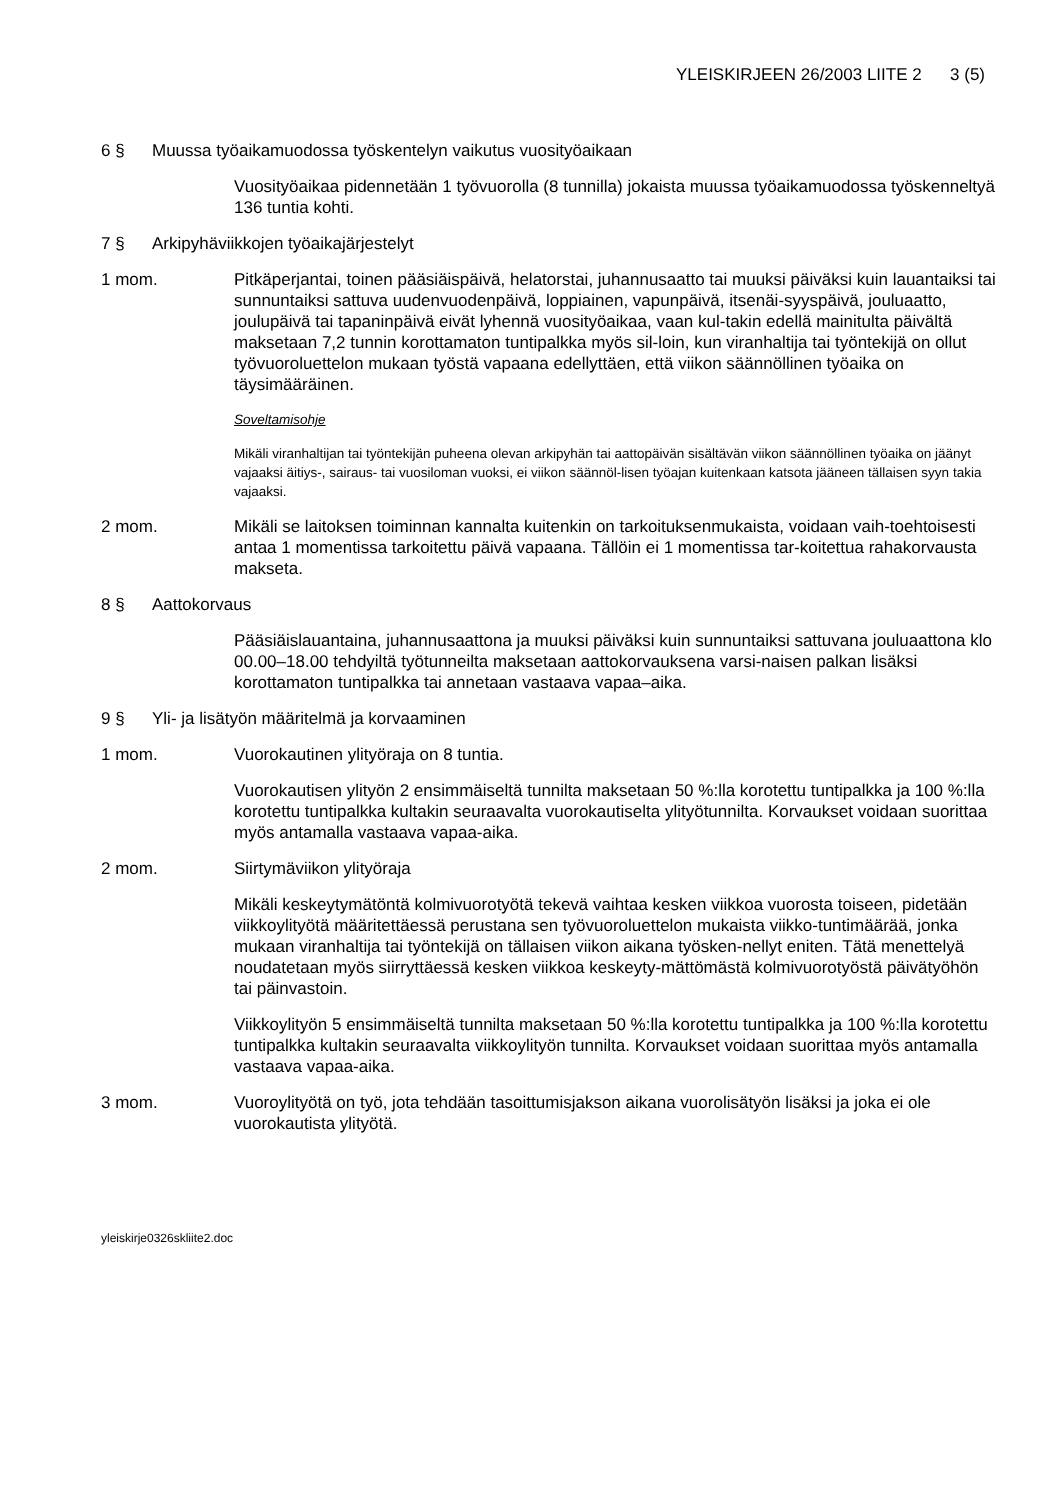YLEISKIRJEEN 26/2003 LIITE 2 3 (5)
6 § Muussa työaikamuodossa työskentelyn vaikutus vuosityöaikaan
Vuosityöaikaa pidennetään 1 työvuorolla (8 tunnilla) jokaista muussa työaikamuodossa työskenneltyä 136 tuntia kohti.
7 § Arkipyhäviikkojen työaikajärjestelyt
1 mom. Pitkäperjantai, toinen pääsiäispäivä, helatorstai, juhannusaatto tai muuksi päiväksi kuin lauantaiksi tai sunnuntaiksi sattuva uudenvuodenpäivä, loppiainen, vapunpäivä, itsenäi-syyspäivä, jouluaatto, joulupäivä tai tapaninpäivä eivät lyhennä vuosityöaikaa, vaan kul-takin edellä mainitulta päivältä maksetaan 7,2 tunnin korottamaton tuntipalkka myös sil-loin, kun viranhaltija tai työntekijä on ollut työvuoroluettelon mukaan työstä vapaana edellyttäen, että viikon säännöllinen työaika on täysimääräinen.
Soveltamisohje
Mikäli viranhaltijan tai työntekijän puheena olevan arkipyhän tai aattopäivän sisältävän viikon säännöllinen työaika on jäänyt vajaaksi äitiys-, sairaus- tai vuosiloman vuoksi, ei viikon säännöl-lisen työajan kuitenkaan katsota jääneen tällaisen syyn takia vajaaksi.
2 mom. Mikäli se laitoksen toiminnan kannalta kuitenkin on tarkoituksenmukaista, voidaan vaih-toehtoisesti antaa 1 momentissa tarkoitettu päivä vapaana. Tällöin ei 1 momentissa tar-koitettua rahakorvausta makseta.
8 § Aattokorvaus
Pääsiäislauantaina, juhannusaattona ja muuksi päiväksi kuin sunnuntaiksi sattuvana jouluaattona klo 00.00–18.00 tehdyiltä työtunneilta maksetaan aattokorvauksena varsi-naisen palkan lisäksi korottamaton tuntipalkka tai annetaan vastaava vapaa–aika.
9 § Yli- ja lisätyön määritelmä ja korvaaminen
1 mom. Vuorokautinen ylityöraja on 8 tuntia.
Vuorokautisen ylityön 2 ensimmäiseltä tunnilta maksetaan 50 %:lla korotettu tuntipalkka ja 100 %:lla korotettu tuntipalkka kultakin seuraavalta vuorokautiselta ylityötunnilta. Korvaukset voidaan suorittaa myös antamalla vastaava vapaa-aika.
2 mom. Siirtymäviikon ylityöraja
Mikäli keskeytymätöntä kolmivuorotyötä tekevä vaihtaa kesken viikkoa vuorosta toiseen, pidetään viikkoylityötä määritettäessä perustana sen työvuoroluettelon mukaista viikko-tuntimäärää, jonka mukaan viranhaltija tai työntekijä on tällaisen viikon aikana työsken-nellyt eniten. Tätä menettelyä noudatetaan myös siirryttäessä kesken viikkoa keskeyty-mättömästä kolmivuorotyöstä päivätyöhön tai päinvastoin.
Viikkoylityön 5 ensimmäiseltä tunnilta maksetaan 50 %:lla korotettu tuntipalkka ja 100 %:lla korotettu tuntipalkka kultakin seuraavalta viikkoylityön tunnilta. Korvaukset voidaan suorittaa myös antamalla vastaava vapaa-aika.
3 mom. Vuoroylityötä on työ, jota tehdään tasoittumisjakson aikana vuorolisätyön lisäksi ja joka ei ole vuorokautista ylityötä.
yleiskirje0326skliite2.doc